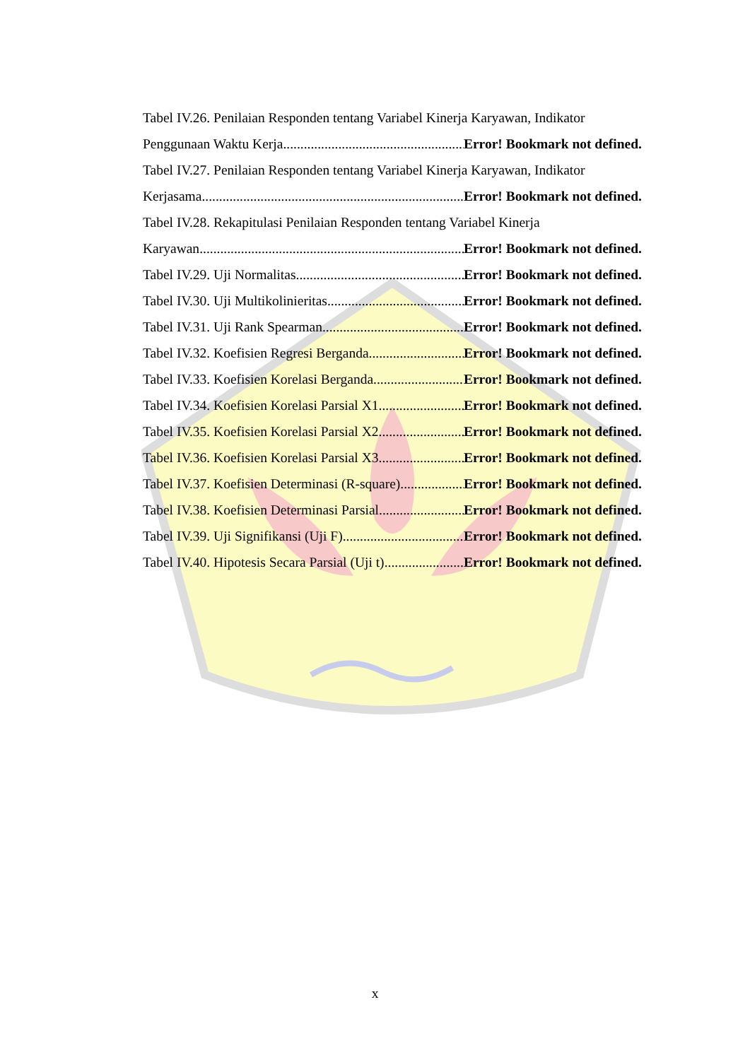Tabel IV.26. Penilaian Responden tentang Variabel Kinerja Karyawan, Indikator
Penggunaan Waktu Kerja Error! Bookmark not defined.
Tabel IV.27. Penilaian Responden tentang Variabel Kinerja Karyawan, Indikator
Kerjasama Error! Bookmark not defined.
Tabel IV.28. Rekapitulasi Penilaian Responden tentang Variabel Kinerja
Karyawan Error! Bookmark not defined.
Tabel IV.29. Uji Normalitas Error! Bookmark not defined.
Tabel IV.30. Uji Multikolinieritas Error! Bookmark not defined.
Tabel IV.31. Uji Rank Spearman Error! Bookmark not defined.
Tabel IV.32. Koefisien Regresi Berganda Error! Bookmark not defined.
Tabel IV.33. Koefisien Korelasi Berganda Error! Bookmark not defined.
Tabel IV.34. Koefisien Korelasi Parsial X1 Error! Bookmark not defined.
Tabel IV.35. Koefisien Korelasi Parsial X2 Error! Bookmark not defined.
Tabel IV.36. Koefisien Korelasi Parsial X3 Error! Bookmark not defined.
Tabel IV.37. Koefisien Determinasi (R-square) Error! Bookmark not defined.
Tabel IV.38. Koefisien Determinasi Parsial Error! Bookmark not defined.
Tabel IV.39. Uji Signifikansi (Uji F) Error! Bookmark not defined.
Tabel IV.40. Hipotesis Secara Parsial (Uji t) Error! Bookmark not defined.
x